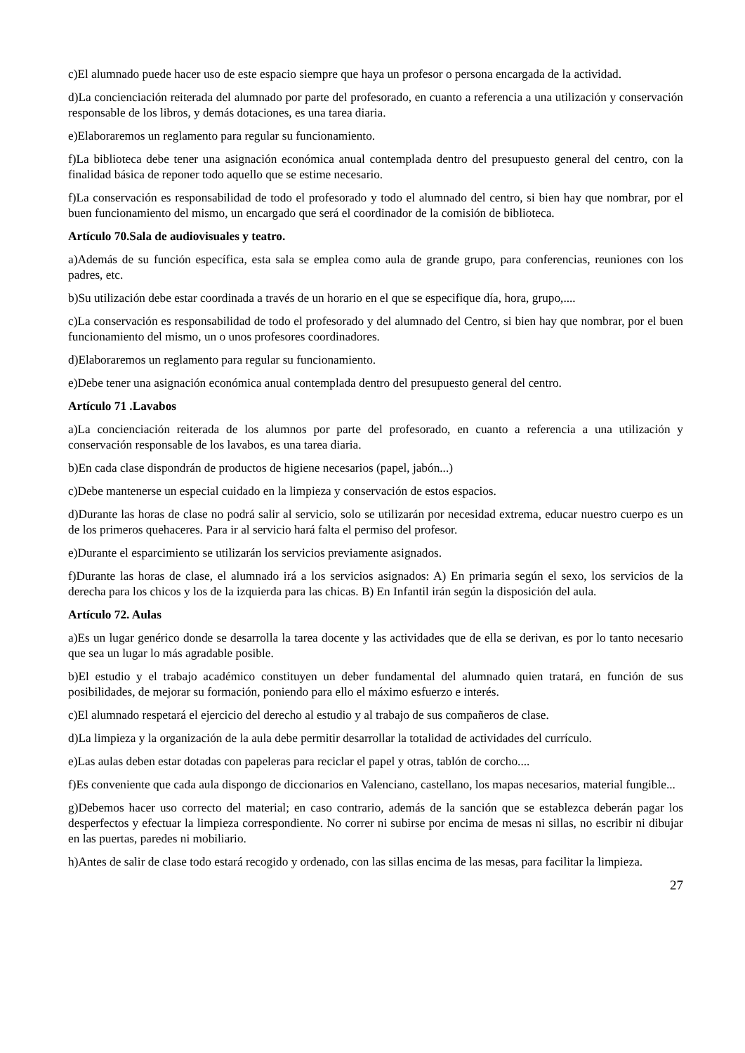c)El alumnado puede hacer uso de este espacio siempre que haya un profesor o persona encargada de la actividad.
d)La concienciación reiterada del alumnado por parte del profesorado, en cuanto a referencia a una utilización y conservación responsable de los libros, y demás dotaciones, es una tarea diaria.
e)Elaboraremos un reglamento para regular su funcionamiento.
f)La biblioteca debe tener una asignación económica anual contemplada dentro del presupuesto general del centro, con la finalidad básica de reponer todo aquello que se estime necesario.
f)La conservación es responsabilidad de todo el profesorado y todo el alumnado del centro, si bien hay que nombrar, por el buen funcionamiento del mismo, un encargado que será el coordinador de la comisión de biblioteca.
Artículo 70.Sala de audiovisuales y teatro.
a)Además de su función específica, esta sala se emplea como aula de grande grupo, para conferencias, reuniones con los padres, etc.
b)Su utilización debe estar coordinada a través de un horario en el que se especifique día, hora, grupo,....
c)La conservación es responsabilidad de todo el profesorado y del alumnado del Centro, si bien hay que nombrar, por el buen funcionamiento del mismo, un o unos profesores coordinadores.
d)Elaboraremos un reglamento para regular su funcionamiento.
e)Debe tener una asignación económica anual contemplada dentro del presupuesto general del centro.
Artículo 71 .Lavabos
a)La concienciación reiterada de los alumnos por parte del profesorado, en cuanto a referencia a una utilización y conservación responsable de los lavabos, es una tarea diaria.
b)En cada clase dispondrán de productos de higiene necesarios (papel, jabón...)
c)Debe mantenerse un especial cuidado en la limpieza y conservación de estos espacios.
d)Durante las horas de clase no podrá salir al servicio, solo se utilizarán por necesidad extrema, educar nuestro cuerpo es un de los primeros quehaceres. Para ir al servicio hará falta el permiso del profesor.
e)Durante el esparcimiento se utilizarán los servicios previamente asignados.
f)Durante las horas de clase, el alumnado irá a los servicios asignados: A) En primaria según el sexo, los servicios de la derecha para los chicos y los de la izquierda para las chicas. B) En Infantil irán según la disposición del aula.
Artículo 72. Aulas
a)Es un lugar genérico donde se desarrolla la tarea docente y las actividades que de ella se derivan, es por lo tanto necesario que sea un lugar lo más agradable posible.
b)El estudio y el trabajo académico constituyen un deber fundamental del alumnado quien tratará, en función de sus posibilidades, de mejorar su formación, poniendo para ello el máximo esfuerzo e interés.
c)El alumnado respetará el ejercicio del derecho al estudio y al trabajo de sus compañeros de clase.
d)La limpieza y la organización de la aula debe permitir desarrollar la totalidad de actividades del currículo.
e)Las aulas deben estar dotadas con papeleras para reciclar el papel y otras, tablón de corcho....
f)Es conveniente que cada aula dispongo de diccionarios en Valenciano, castellano, los mapas necesarios, material fungible...
g)Debemos hacer uso correcto del material; en caso contrario, además de la sanción que se establezca deberán pagar los desperfectos y efectuar la limpieza correspondiente. No correr ni subirse por encima de mesas ni sillas, no escribir ni dibujar en las puertas, paredes ni mobiliario.
h)Antes de salir de clase todo estará recogido y ordenado, con las sillas encima de las mesas, para facilitar la limpieza.
27